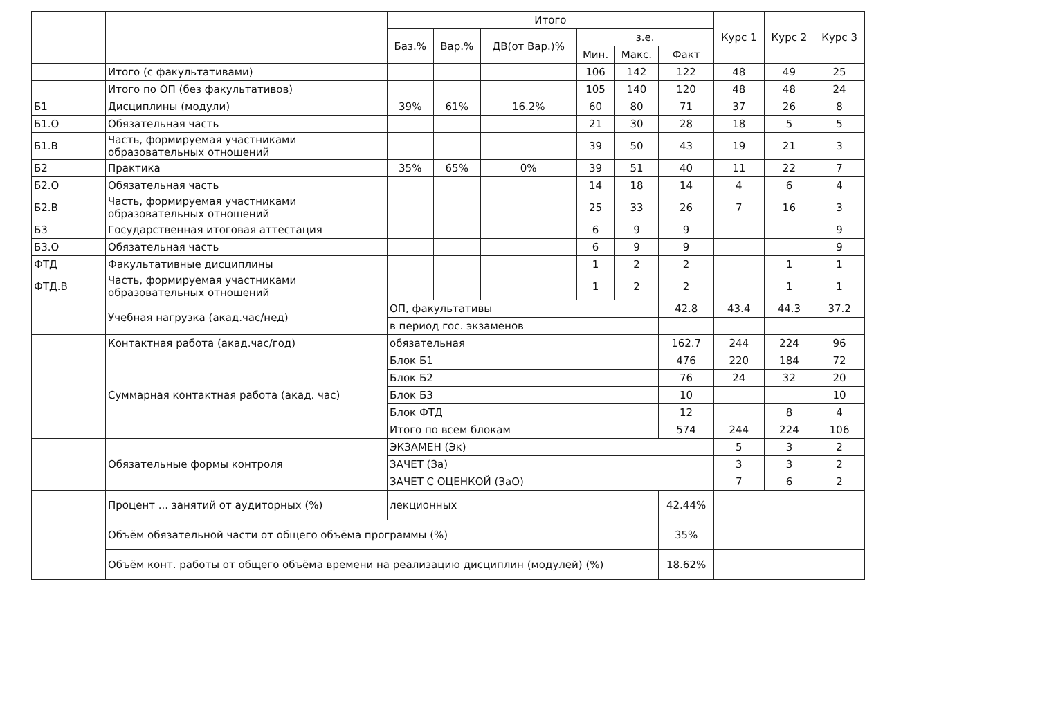| | | Итого | | | | | | Курс 1 | Курс 2 | Курс 3 |
| --- | --- | --- | --- | --- | --- | --- | --- | --- | --- | --- |
| | | Баз.% | Вар.% | ДВ(от Вар.)% | з.е. | | | | | |
| | | | | | Мин. | Макс. | Факт | | | |
| | Итого (с факультативами) | | | | 106 | 142 | 122 | 48 | 49 | 25 |
| | Итого по ОП (без факультативов) | | | | 105 | 140 | 120 | 48 | 48 | 24 |
| Б1 | Дисциплины (модули) | 39% | 61% | 16.2% | 60 | 80 | 71 | 37 | 26 | 8 |
| Б1.О | Обязательная часть | | | | 21 | 30 | 28 | 18 | 5 | 5 |
| Б1.В | Часть, формируемая участниками образовательных отношений | | | | 39 | 50 | 43 | 19 | 21 | 3 |
| Б2 | Практика | 35% | 65% | 0% | 39 | 51 | 40 | 11 | 22 | 7 |
| Б2.О | Обязательная часть | | | | 14 | 18 | 14 | 4 | 6 | 4 |
| Б2.В | Часть, формируемая участниками образовательных отношений | | | | 25 | 33 | 26 | 7 | 16 | 3 |
| Б3 | Государственная итоговая аттестация | | | | 6 | 9 | 9 | | | 9 |
| Б3.О | Обязательная часть | | | | 6 | 9 | 9 | | | 9 |
| ФТД | Факультативные дисциплины | | | | 1 | 2 | 2 | | 1 | 1 |
| ФТД.В | Часть, формируемая участниками образовательных отношений | | | | 1 | 2 | 2 | | 1 | 1 |
| | Учебная нагрузка (акад.час/нед) | ОП, факультативы | | | | | 42.8 | 43.4 | 44.3 | 37.2 |
| | | в период гос. экзаменов | | | | | | | | |
| | Контактная работа (акад.час/год) | обязательная | | | | | 162.7 | 244 | 224 | 96 |
| | Суммарная контактная работа (акад. час) | Блок Б1 | | | | | 476 | 220 | 184 | 72 |
| | | Блок Б2 | | | | | 76 | 24 | 32 | 20 |
| | | Блок Б3 | | | | | 10 | | | 10 |
| | | Блок ФТД | | | | | 12 | | 8 | 4 |
| | | Итого по всем блокам | | | | | 574 | 244 | 224 | 106 |
| | Обязательные формы контроля | ЭКЗАМЕН (Эк) | | | | | | 5 | 3 | 2 |
| | | ЗАЧЕТ (За) | | | | | | 3 | 3 | 2 |
| | | ЗАЧЕТ С ОЦЕНКОЙ (ЗаО) | | | | | | 7 | 6 | 2 |
| | Процент ... занятий от аудиторных (%) | лекционных | | | | | 42.44% | | | |
| | Объём обязательной части от общего объёма программы (%) | | | | | | 35% | | | |
| | Объём конт. работы от общего объёма времени на реализацию дисциплин (модулей) (%) | | | | | | 18.62% | | | |